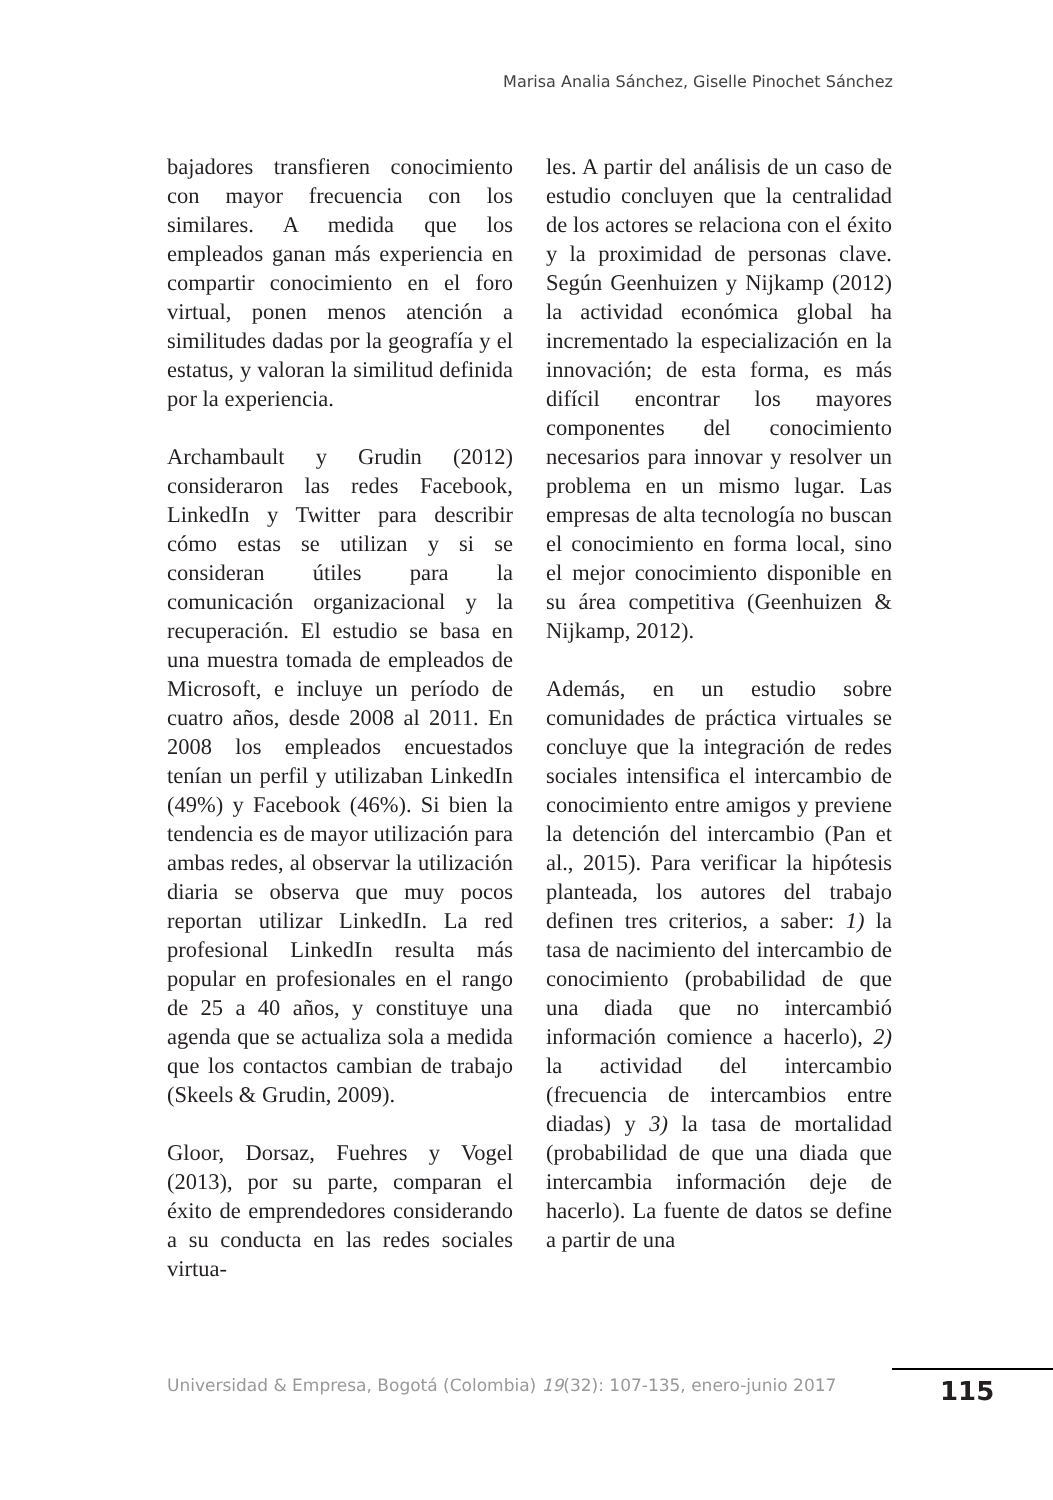Marisa Analia Sánchez, Giselle Pinochet Sánchez
bajadores transfieren conocimiento con mayor frecuencia con los similares. A medida que los empleados ganan más experiencia en compartir conocimiento en el foro virtual, ponen menos atención a similitudes dadas por la geografía y el estatus, y valoran la similitud definida por la experiencia.
Archambault y Grudin (2012) consideraron las redes Facebook, LinkedIn y Twitter para describir cómo estas se utilizan y si se consideran útiles para la comunicación organizacional y la recuperación. El estudio se basa en una muestra tomada de empleados de Microsoft, e incluye un período de cuatro años, desde 2008 al 2011. En 2008 los empleados encuestados tenían un perfil y utilizaban LinkedIn (49%) y Facebook (46%). Si bien la tendencia es de mayor utilización para ambas redes, al observar la utilización diaria se observa que muy pocos reportan utilizar LinkedIn. La red profesional LinkedIn resulta más popular en profesionales en el rango de 25 a 40 años, y constituye una agenda que se actualiza sola a medida que los contactos cambian de trabajo (Skeels & Grudin, 2009).
Gloor, Dorsaz, Fuehres y Vogel (2013), por su parte, comparan el éxito de emprendedores considerando a su conducta en las redes sociales virtua-
les. A partir del análisis de un caso de estudio concluyen que la centralidad de los actores se relaciona con el éxito y la proximidad de personas clave. Según Geenhuizen y Nijkamp (2012) la actividad económica global ha incrementado la especialización en la innovación; de esta forma, es más difícil encontrar los mayores componentes del conocimiento necesarios para innovar y resolver un problema en un mismo lugar. Las empresas de alta tecnología no buscan el conocimiento en forma local, sino el mejor conocimiento disponible en su área competitiva (Geenhuizen & Nijkamp, 2012).
Además, en un estudio sobre comunidades de práctica virtuales se concluye que la integración de redes sociales intensifica el intercambio de conocimiento entre amigos y previene la detención del intercambio (Pan et al., 2015). Para verificar la hipótesis planteada, los autores del trabajo definen tres criterios, a saber: 1) la tasa de nacimiento del intercambio de conocimiento (probabilidad de que una diada que no intercambió información comience a hacerlo), 2) la actividad del intercambio (frecuencia de intercambios entre diadas) y 3) la tasa de mortalidad (probabilidad de que una diada que intercambia información deje de hacerlo). La fuente de datos se define a partir de una
Universidad & Empresa, Bogotá (Colombia) 19(32): 107-135, enero-junio 2017
115